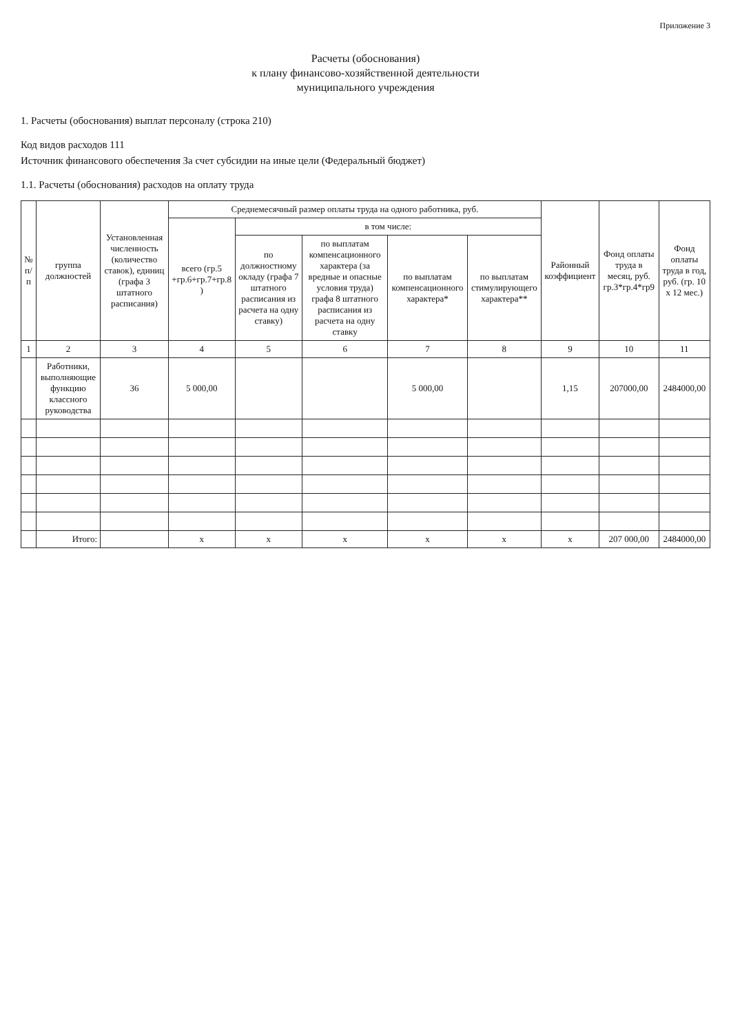Приложение 3
Расчеты (обоснования)
к плану финансово-хозяйственной деятельности
муниципального учреждения
1. Расчеты (обоснования) выплат персоналу (строка 210)
Код видов расходов 111
Источник финансового обеспечения За счет субсидии на иные цели (Федеральный бюджет)
1.1. Расчеты (обоснования) расходов на оплату труда
| № п/п | группа должностей | Установленная численность (количество ставок), единиц (графа 3 штатного расписания) | Среднемесячный размер оплаты труда на одного работника, руб. | | | | | Районный коэффициент | Фонд оплаты труда в месяц, руб. гр.3*гр.4*гр9 | Фонд оплаты труда в год, руб. (гр. 10 x 12 мес.) |
| --- | --- | --- | --- | --- | --- | --- | --- | --- | --- | --- |
| | | | всего (гр.5 +гр.6+гр.7+гр.8 ) | в том числе: | | | | | | |
| | | | | по должностному окладу (графа 7 штатного расписания из расчета на одну ставку) | по выплатам компенсационного характера (за вредные и опасные условия труда) графа 8 штатного расписания из расчета на одну ставку | по выплатам компенсационного характера* | по выплатам стимулирующего характера** | | | |
| 1 | 2 | 3 | 4 | 5 | 6 | 7 | 8 | 9 | 10 | 11 |
| | Работники, выполняющие функцию классного руководства | 36 | 5 000,00 | | | 5 000,00 | | 1,15 | 207000,00 | 2484000,00 |
| | Итого: | | x | x | x | x | x | x | 207 000,00 | 2484000,00 |